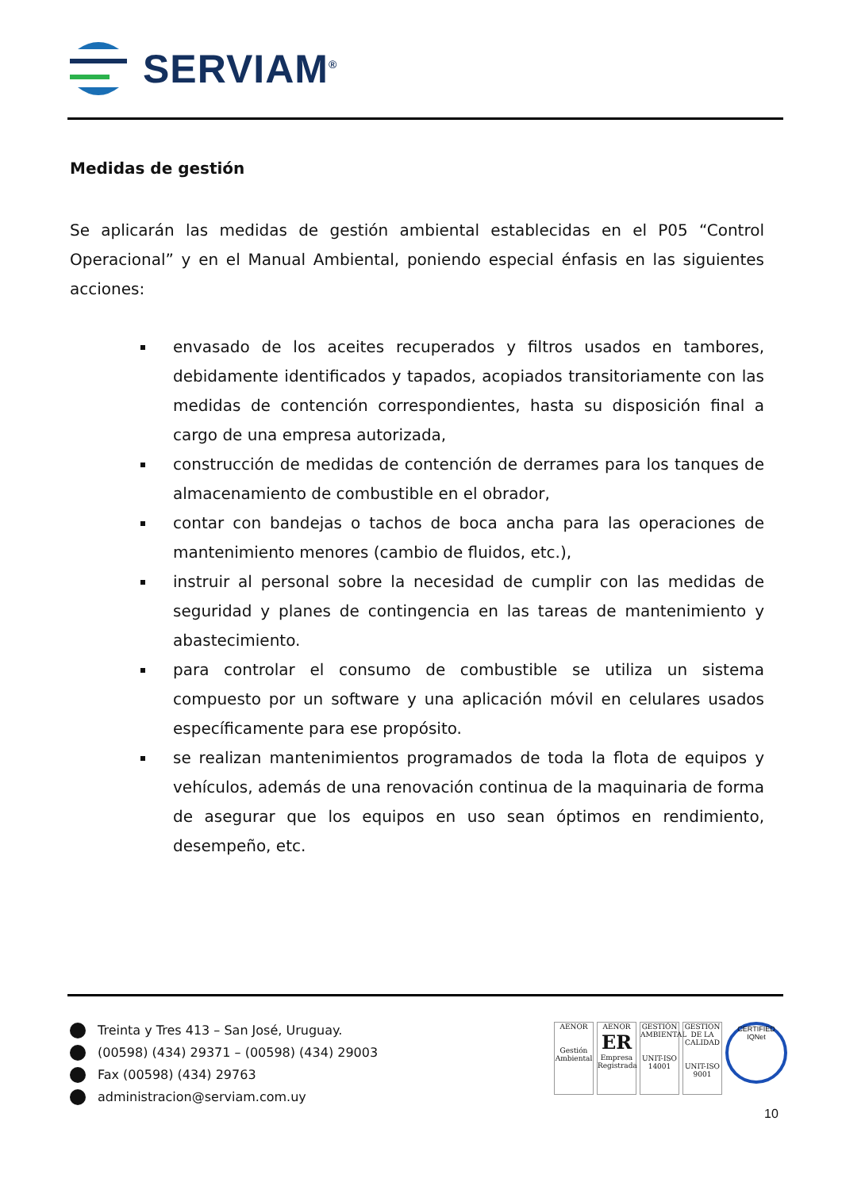SERVIAM<sup>®</sup>
Medidas de gestión
Se aplicarán las medidas de gestión ambiental establecidas en el P05 “Control Operacional” y en el Manual Ambiental, poniendo especial énfasis en las siguientes acciones:
envasado de los aceites recuperados y filtros usados en tambores, debidamente identificados y tapados, acopiados transitoriamente con las medidas de contención correspondientes, hasta su disposición final a cargo de una empresa autorizada,
construcción de medidas de contención de derrames para los tanques de almacenamiento de combustible en el obrador,
contar con bandejas o tachos de boca ancha para las operaciones de mantenimiento menores (cambio de fluidos, etc.),
instruir al personal sobre la necesidad de cumplir con las medidas de seguridad y planes de contingencia en las tareas de mantenimiento y abastecimiento.
para controlar el consumo de combustible se utiliza un sistema compuesto por un software y una aplicación móvil en celulares usados específicamente para ese propósito.
se realizan mantenimientos programados de toda la flota de equipos y vehículos, además de una renovación continua de la maquinaria de forma de asegurar que los equipos en uso sean óptimos en rendimiento, desempeño, etc.
Treinta y Tres 413 – San José, Uruguay.
(00598) (434) 29371 – (00598) (434) 29003
Fax (00598) (434) 29763
administracion@serviam.com.uy
AENOR
Gestión Ambiental
AENOR
ER
Empresa Registrada
GESTIÓN AMBIENTAL
UNIT-ISO 14001
GESTION DE LA CALIDAD
UNIT-ISO 9001
CERTIFIED
IQNet
10